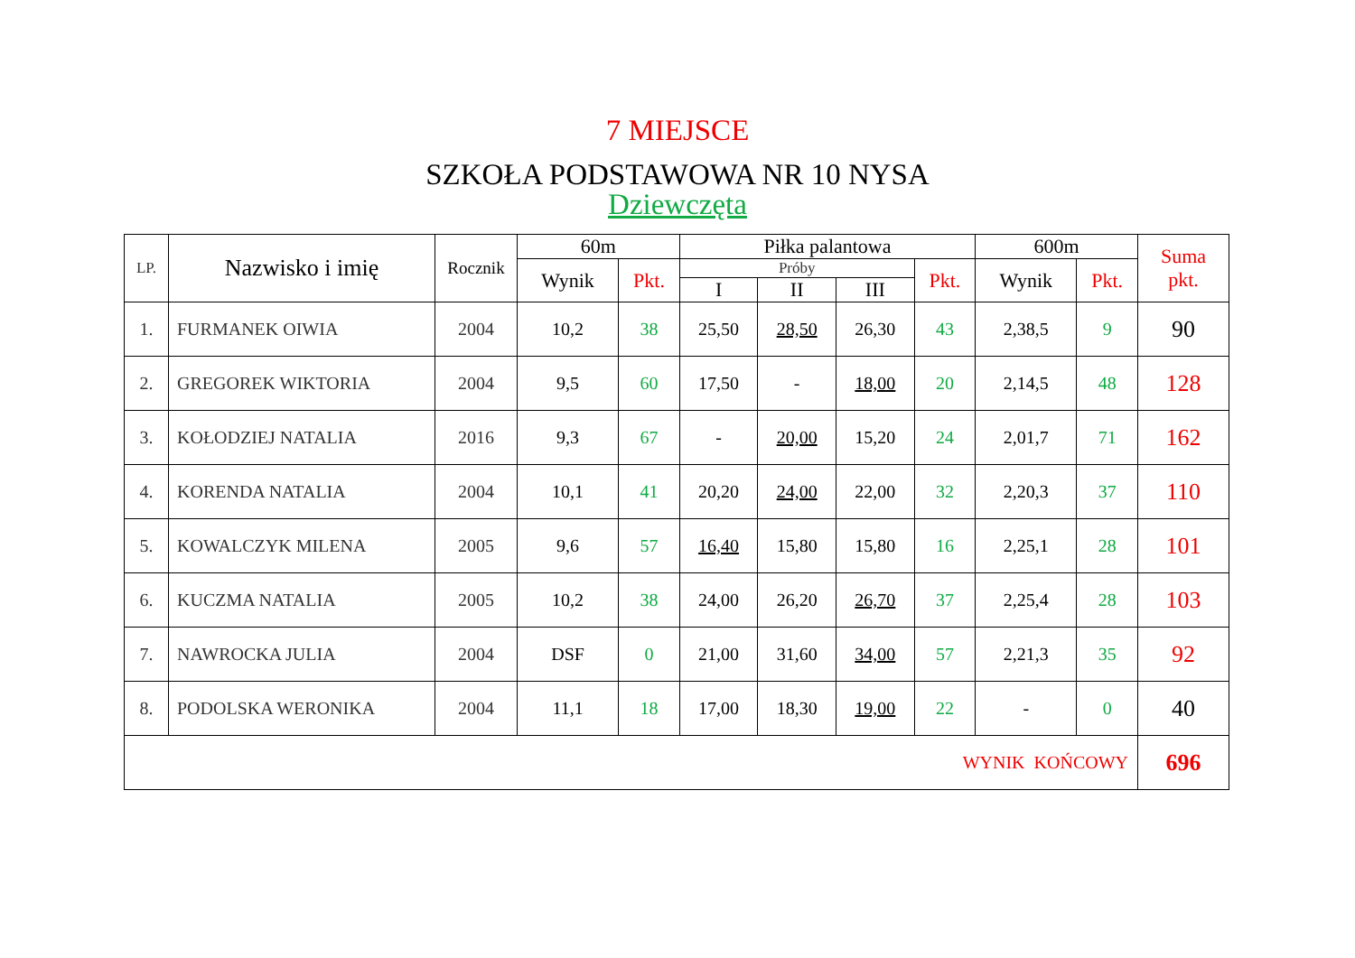7 MIEJSCE
SZKOŁA PODSTAWOWA NR 10 NYSA
Dziewczęta
| LP. | Nazwisko i imię | Rocznik | 60m | | Piłka palantowa | | | | 600m | | Suma pkt. |
| --- | --- | --- | --- | --- | --- | --- | --- | --- | --- | --- | --- |
| | | | Wynik | Pkt. | Próby | | | Pkt. | Wynik | Pkt. | |
| | | | | | I | II | III | | | | |
| 1. | FURMANEK OIWIA | 2004 | 10,2 | 38 | 25,50 | 28,50 | 26,30 | 43 | 2,38,5 | 9 | 90 |
| 2. | GREGOREK WIKTORIA | 2004 | 9,5 | 60 | 17,50 | - | 18,00 | 20 | 2,14,5 | 48 | 128 |
| 3. | KOŁODZIEJ NATALIA | 2016 | 9,3 | 67 | - | 20,00 | 15,20 | 24 | 2,01,7 | 71 | 162 |
| 4. | KORENDA NATALIA | 2004 | 10,1 | 41 | 20,20 | 24,00 | 22,00 | 32 | 2,20,3 | 37 | 110 |
| 5. | KOWALCZYK MILENA | 2005 | 9,6 | 57 | 16,40 | 15,80 | 15,80 | 16 | 2,25,1 | 28 | 101 |
| 6. | KUCZMA NATALIA | 2005 | 10,2 | 38 | 24,00 | 26,20 | 26,70 | 37 | 2,25,4 | 28 | 103 |
| 7. | NAWROCKA JULIA | 2004 | DSF | 0 | 21,00 | 31,60 | 34,00 | 57 | 2,21,3 | 35 | 92 |
| 8. | PODOLSKA WERONIKA | 2004 | 11,1 | 18 | 17,00 | 18,30 | 19,00 | 22 | - | 0 | 40 |
| WYNIK KOŃCOWY | | | | | | | | | | | 696 |